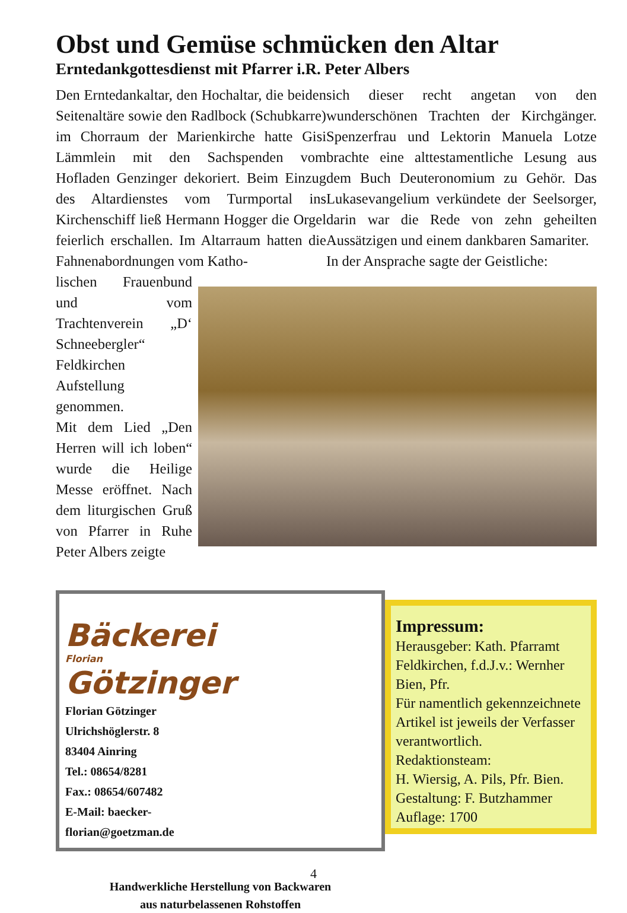Obst und Gemüse schmücken den Altar
Erntedankgottesdienst mit Pfarrer i.R. Peter Albers
Den Erntedankaltar, den Hochaltar, die beiden Seitenaltäre sowie den Radlbock (Schubkarre) im Chorraum der Marienkirche hatte Gisi Lämmlein mit den Sachspenden vom Hofladen Genzinger dekoriert. Beim Einzug des Altardienstes vom Turmportal ins Kirchenschiff ließ Hermann Hogger die Orgel feierlich erschallen. Im Altarraum hatten die Fahnenabordnungen vom Katho-
sich dieser recht angetan von den wunderschönen Trachten der Kirchgänger. Spenzerfrau und Lektorin Manuela Lotze brachte eine alttestamentliche Lesung aus dem Buch Deuteronomium zu Gehör. Das Lukasevangelium verkündete der Seelsorger, darin war die Rede von zehn geheilten Aussätzigen und einem dankbaren Samariter.
In der Ansprache sagte der Geistliche:
lischen Frauenbund und vom Trachtenverein „D‘ Schneebergler“ Feldkirchen Aufstellung genommen.
Mit dem Lied „Den Herren will ich loben“ wurde die Heilige Messe eröffnet. Nach dem liturgischen Gruß von Pfarrer in Ruhe Peter Albers zeigte
Bäckerei
Florian
Götzinger
Florian Götzinger
Ulrichshöglerstr. 8
83404 Ainring
Tel.: 08654/8281
Fax.: 08654/607482
E-Mail: baecker-florian@goetzman.de
Handwerkliche Herstellung von Backwaren
aus naturbelassenen Rohstoffen
Impressum:
Herausgeber: Kath. Pfarramt Feldkirchen, f.d.J.v.: Wernher Bien, Pfr.
Für namentlich gekennzeichnete Artikel ist jeweils der Verfasser verantwortlich.
Redaktionsteam:
H. Wiersig, A. Pils, Pfr. Bien.
Gestaltung: F. Butzhammer
Auflage: 1700
4